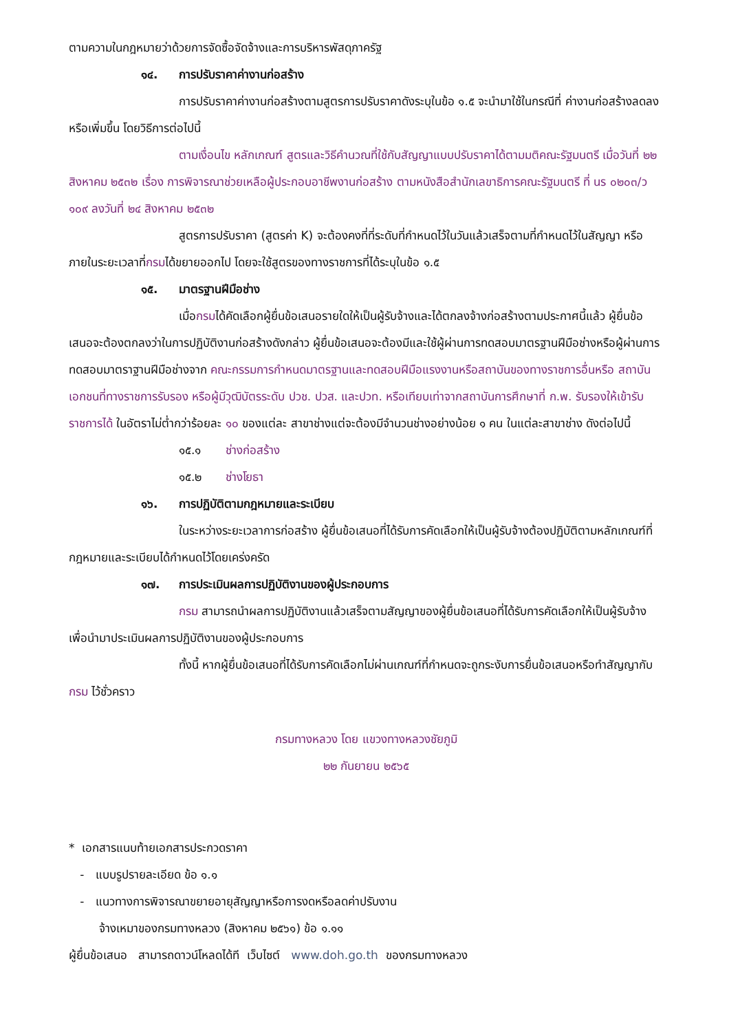ตามความในกฎหมายว่าด้วยการจัดซื้อจัดจ้างและการบริหารพัสดุภาครัฐ
๑๔. การปรับราคาค่างานก่อสร้าง
การปรับราคาค่างานก่อสร้างตามสูตรการปรับราคาดังระบุในข้อ ๑.๕ จะนำมาใช้ในกรณีที่ ค่างานก่อสร้างลดลงหรือเพิ่มขึ้น โดยวิธีการต่อไปนี้
ตามเงื่อนไข หลักเกณฑ์ สูตรและวิธีคำนวณที่ใช้กับสัญญาแบบปรับราคาได้ตามมติคณะรัฐมนตรี เมื่อวันที่ ๒๒ สิงหาคม ๒๕๓๒ เรื่อง การพิจารณาช่วยเหลือผู้ประกอบอาชีพงานก่อสร้าง ตามหนังสือสำนักเลขาธิการคณะรัฐมนตรี ที่ นร ๐๒๐๓/ว ๑๐๙ ลงวันที่ ๒๔ สิงหาคม ๒๕๓๒
สูตรการปรับราคา (สูตรค่า K) จะต้องคงที่ที่ระดับที่กำหนดไว้ในวันแล้วเสร็จตามที่กำหนดไว้ในสัญญา หรือภายในระยะเวลาที่กรมได้ขยายออกไป โดยจะใช้สูตรของทางราชการที่ได้ระบุในข้อ ๑.๕
๑๕. มาตรฐานฝีมือช่าง
เมื่อกรมได้คัดเลือกผู้ยื่นข้อเสนอรายใดให้เป็นผู้รับจ้างและได้ตกลงจ้างก่อสร้างตามประกาศนี้แล้ว ผู้ยื่นข้อเสนอจะต้องตกลงว่าในการปฏิบัติงานก่อสร้างดังกล่าว ผู้ยื่นข้อเสนอจะต้องมีและใช้ผู้ผ่านการทดสอบมาตรฐานฝีมือช่างหรือผู้ผ่านการทดสอบมาตราฐานฝีมือช่างจาก คณะกรรมการกำหนดมาตรฐานและทดสอบฝีมือแรงงานหรือสถาบันของทางราชการอื่นหรือ สถาบันเอกชนที่ทางราชการรับรอง หรือผู้มีวุฒิบัตรระดับ ปวช. ปวส. และปวท. หรือเทียบเท่าจากสถาบันการศึกษาที่ ก.พ. รับรองให้เข้ารับราชการได้ ในอัตราไม่ต่ำกว่าร้อยละ ๑๐ ของแต่ละ สาขาช่างแต่จะต้องมีจำนวนช่างอย่างน้อย ๑ คน ในแต่ละสาขาช่าง ดังต่อไปนี้
๑๕.๑ ช่างก่อสร้าง
๑๕.๒ ช่างโยธา
๑๖. การปฏิบัติตามกฎหมายและระเบียบ
ในระหว่างระยะเวลาการก่อสร้าง ผู้ยื่นข้อเสนอที่ได้รับการคัดเลือกให้เป็นผู้รับจ้างต้องปฏิบัติตามหลักเกณฑ์ที่กฎหมายและระเบียบได้กำหนดไว้โดยเคร่งครัด
๑๗. การประเมินผลการปฏิบัติงานของผู้ประกอบการ
กรม สามารถนำผลการปฏิบัติงานแล้วเสร็จตามสัญญาของผู้ยื่นข้อเสนอที่ได้รับการคัดเลือกให้เป็นผู้รับจ้างเพื่อนำมาประเมินผลการปฏิบัติงานของผู้ประกอบการ
ทั้งนี้ หากผู้ยื่นข้อเสนอที่ได้รับการคัดเลือกไม่ผ่านเกณฑ์ที่กำหนดจะถูกระงับการยื่นข้อเสนอหรือทำสัญญากับกรม ไว้ชั่วคราว
กรมทางหลวง โดย แขวงทางหลวงชัยภูมิ
๒๒ กันยายน ๒๕๖๕
* เอกสารแนบท้ายเอกสารประกวดราคา
- แบบรูปรายละเอียด ข้อ ๑.๑
- แนวทางการพิจารณาขยายอายุสัญญาหรือการงดหรือลดค่าปรับงาน
จ้างเหมาของกรมทางหลวง (สิงหาคม ๒๕๖๑) ข้อ ๑.๑๑
ผู้ยื่นข้อเสนอ สามารถดาวน์โหลดได้ที เว็บไซต์ www.doh.go.th ของกรมทางหลวง